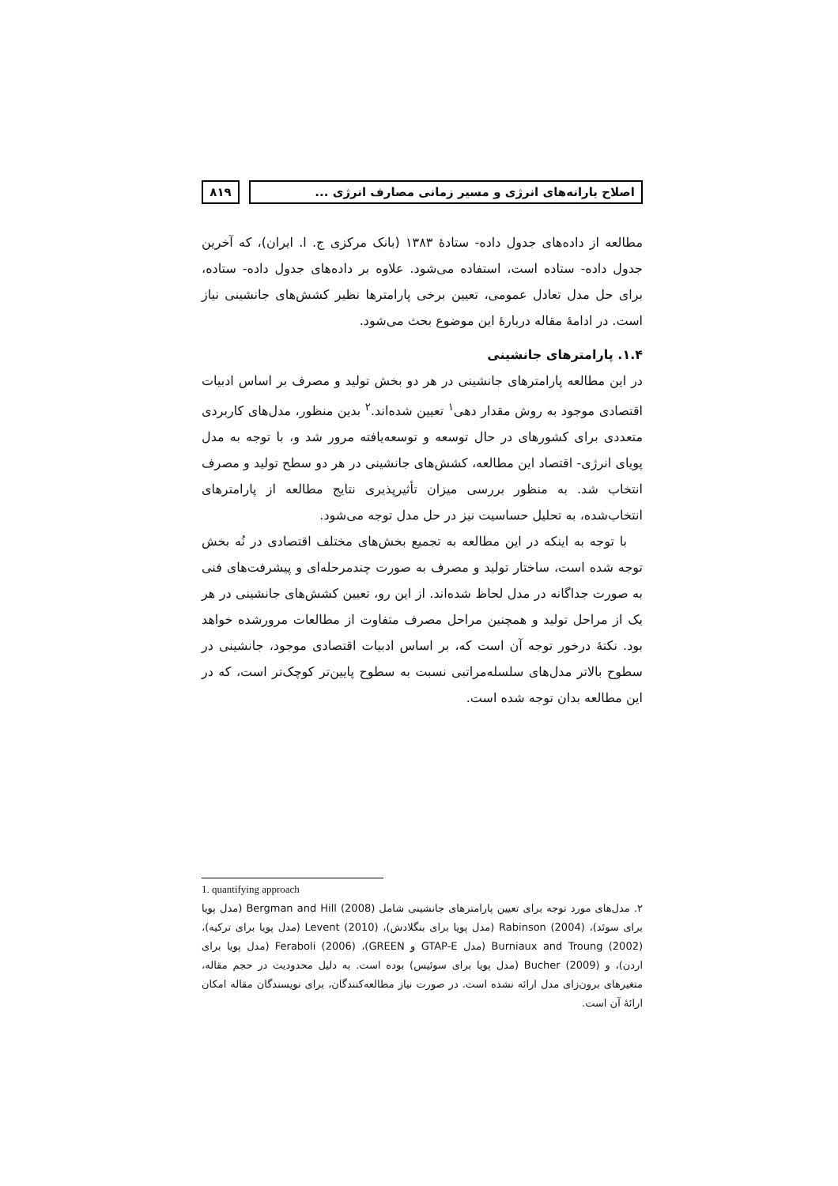اصلاح یارانه‌های انرژی و مسیر زمانی مصارف انرژی ...
۸۱۹
مطالعه از داده‌های جدول داده- ستادهٔ ۱۳۸۳ (بانک مرکزی ج. ا. ایران)، که آخرین جدول داده- ستاده است، استفاده می‌شود. علاوه بر داده‌های جدول داده- ستاده، برای حل مدل تعادل عمومی، تعیین برخی پارامترها نظیر کشش‌های جانشینی نیاز است. در ادامهٔ مقاله دربارهٔ این موضوع بحث می‌شود.
۱.۴. پارامترهای جانشینی
در این مطالعه پارامترهای جانشینی در هر دو بخش تولید و مصرف بر اساس ادبیات اقتصادی موجود به روش مقدار دهی<sup>۱</sup> تعیین شده‌اند.<sup>۲</sup> بدین منظور، مدل‌های کاربردی متعددی برای کشورهای در حال توسعه و توسعه‌یافته مرور شد و، با توجه به مدل پویای انرژی- اقتصاد این مطالعه، کشش‌های جانشینی در هر دو سطح تولید و مصرف انتخاب شد. به منظور بررسی میزان تأثیرپذیری نتایج مطالعه از پارامترهای انتخاب‌شده، به تحلیل حساسیت نیز در حل مدل توجه می‌شود.
با توجه به اینکه در این مطالعه به تجمیع بخش‌های مختلف اقتصادی در نُه بخش توجه شده است، ساختار تولید و مصرف به صورت چندمرحله‌ای و پیشرفت‌های فنی به صورت جداگانه در مدل لحاظ شده‌اند. از این رو، تعیین کشش‌های جانشینی در هر یک از مراحل تولید و همچنین مراحل مصرف متفاوت از مطالعات مرورشده خواهد بود. نکتهٔ درخور توجه آن است که، بر اساس ادبیات اقتصادی موجود، جانشینی در سطوح بالاتر مدل‌های سلسله‌مراتبی نسبت به سطوح پایین‌تر کوچک‌تر است، که در این مطالعه بدان توجه شده است.
1. quantifying approach
۲. مدل‌های مورد توجه برای تعیین پارامترهای جانشینی شامل Bergman and Hill (2008) (مدل پویا برای سوئد)، Rabinson (2004) (مدل پویا برای بنگلادش)، Levent (2010) (مدل پویا برای ترکیه)، Burniaux and Troung (2002) (مدل GTAP-E و GREEN)، Feraboli (2006) (مدل پویا برای اردن)، و Bucher (2009) (مدل پویا برای سوئیس) بوده است. به دلیل محدودیت در حجم مقاله، متغیرهای برون‌زای مدل ارائه نشده است. در صورت نیاز مطالعه‌کنندگان، برای نویسندگان مقاله امکان ارائهٔ آن است.